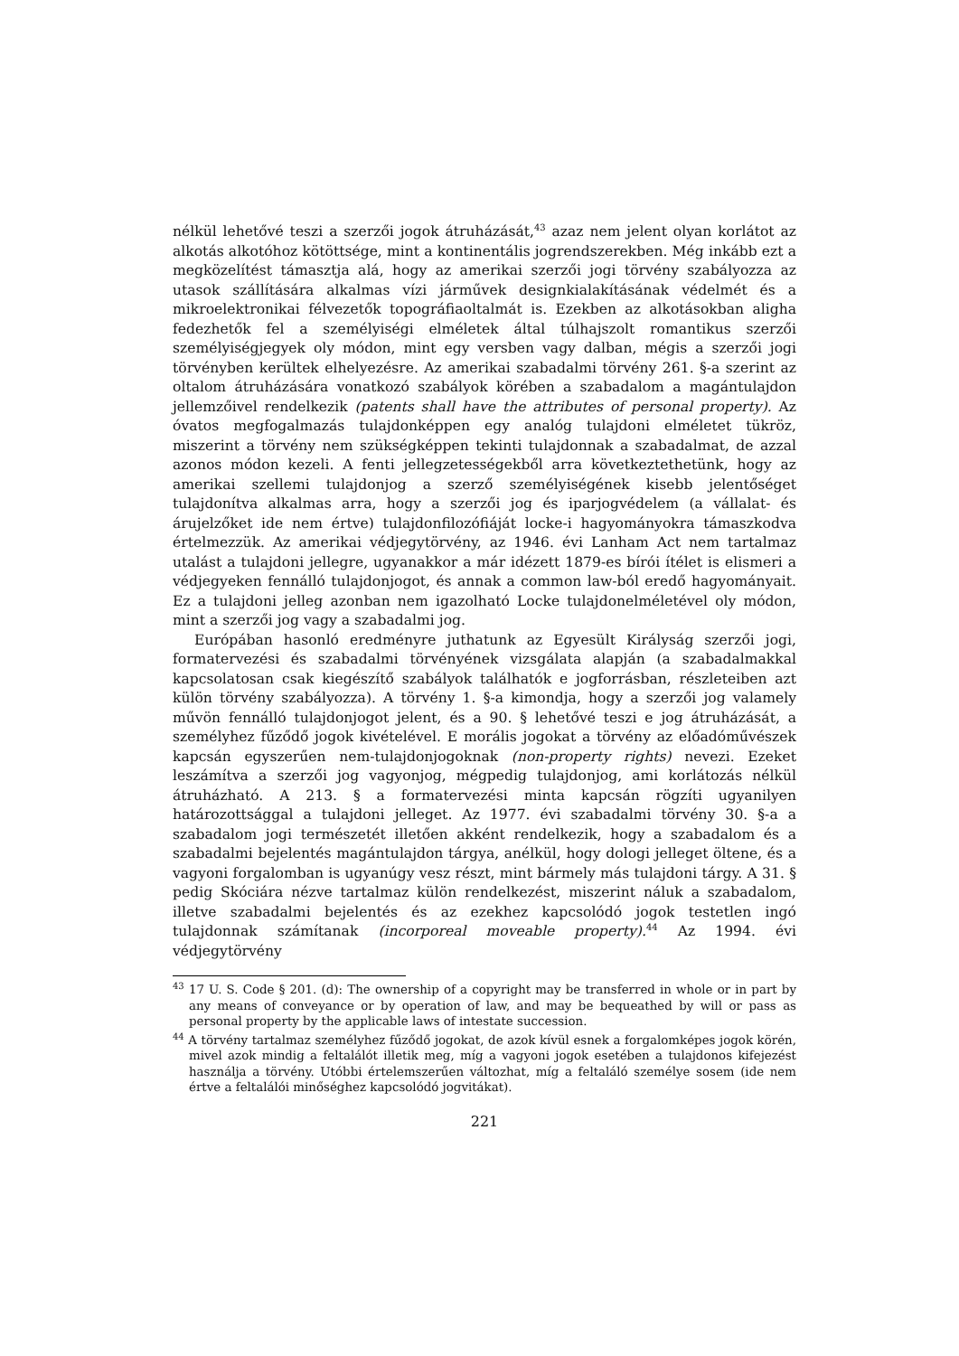nélkül lehetővé teszi a szerzői jogok átruházását,<sup>43</sup> azaz nem jelent olyan korlátot az alkotás alkotóhoz kötöttsége, mint a kontinentális jogrendszerekben. Még inkább ezt a megközelítést támasztja alá, hogy az amerikai szerzői jogi törvény szabályozza az utasok szállítására alkalmas vízi járművek designkialakításának védelmét és a mikroelektronikai félvezetők topográfiaoltalmát is. Ezekben az alkotásokban aligha fedezhetők fel a személyiségi elméletek által túlhajszolt romantikus szerzői személyiségjegyek oly módon, mint egy versben vagy dalban, mégis a szerzői jogi törvényben kerültek elhelyezésre. Az amerikai szabadalmi törvény 261. §-a szerint az oltalom átruházására vonatkozó szabályok körében a szabadalom a magántulajdon jellemzőivel rendelkezik (patents shall have the attributes of personal property). Az óvatos megfogalmazás tulajdonképpen egy analóg tulajdoni elméletet tükröz, miszerint a törvény nem szükségképpen tekinti tulajdonnak a szabadalmat, de azzal azonos módon kezeli. A fenti jellegzetességekből arra következtethetünk, hogy az amerikai szellemi tulajdonjog a szerző személyiségének kisebb jelentőséget tulajdonítva alkalmas arra, hogy a szerzői jog és iparjogvédelem (a vállalat- és árujelzőket ide nem értve) tulajdonfilozófiáját locke-i hagyományokra támaszkodva értelmezzük. Az amerikai védjegytörvény, az 1946. évi Lanham Act nem tartalmaz utalást a tulajdoni jellegre, ugyanakkor a már idézett 1879-es bírói ítélet is elismeri a védjegyeken fennálló tulajdonjogot, és annak a common law-ból eredő hagyományait. Ez a tulajdoni jelleg azonban nem igazolható Locke tulajdonelméletével oly módon, mint a szerzői jog vagy a szabadalmi jog.
Európában hasonló eredményre juthatunk az Egyesült Királyság szerzői jogi, formatervezési és szabadalmi törvényének vizsgálata alapján (a szabadalmakkal kapcsolatosan csak kiegészítő szabályok találhatók e jogforrásban, részleteiben azt külön törvény szabályozza). A törvény 1. §-a kimondja, hogy a szerzői jog valamely művön fennálló tulajdonjogot jelent, és a 90. § lehetővé teszi e jog átruházását, a személyhez fűződő jogok kivételével. E morális jogokat a törvény az előadóművészek kapcsán egyszerűen nem-tulajdonjogoknak (non-property rights) nevezi. Ezeket leszámítva a szerzői jog vagyonjog, mégpedig tulajdonjog, ami korlátozás nélkül átruházható. A 213. § a formatervezési minta kapcsán rögzíti ugyanilyen határozottsággal a tulajdoni jelleget. Az 1977. évi szabadalmi törvény 30. §-a a szabadalom jogi természetét illetően akként rendelkezik, hogy a szabadalom és a szabadalmi bejelentés magántulajdon tárgya, anélkül, hogy dologi jelleget öltene, és a vagyoni forgalomban is ugyanúgy vesz részt, mint bármely más tulajdoni tárgy. A 31. § pedig Skóciára nézve tartalmaz külön rendelkezést, miszerint náluk a szabadalom, illetve szabadalmi bejelentés és az ezekhez kapcsolódó jogok testetlen ingó tulajdonnak számítanak (incorporeal moveable property).<sup>44</sup> Az 1994. évi védjegytörvény
<sup>43</sup> 17 U. S. Code § 201. (d): The ownership of a copyright may be transferred in whole or in part by any means of conveyance or by operation of law, and may be bequeathed by will or pass as personal property by the applicable laws of intestate succession.
<sup>44</sup> A törvény tartalmaz személyhez fűződő jogokat, de azok kívül esnek a forgalomképes jogok körén, mivel azok mindig a feltalálót illetik meg, míg a vagyoni jogok esetében a tulajdonos kifejezést használja a törvény. Utóbbi értelemszerűen változhat, míg a feltaláló személye sosem (ide nem értve a feltalálói minőséghez kapcsolódó jogvitákat).
221